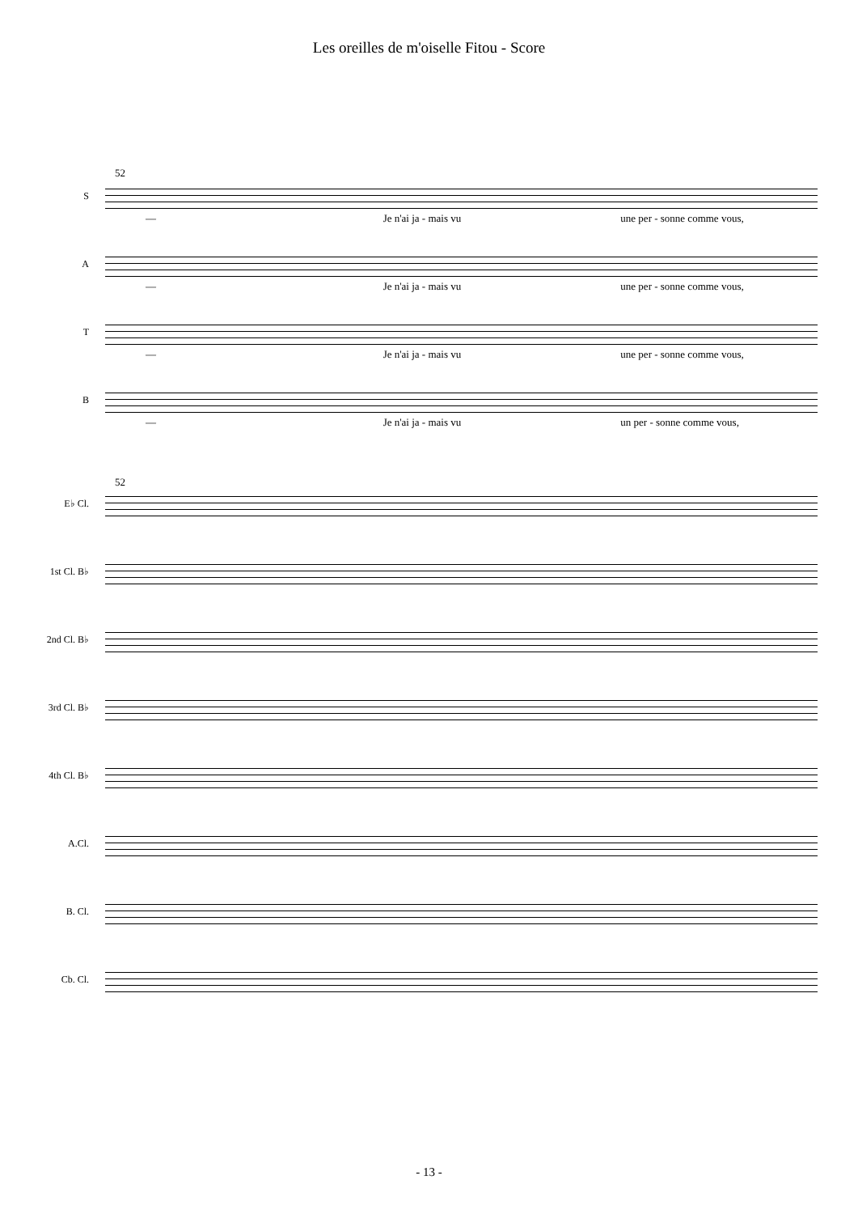Les oreilles de m'oiselle Fitou - Score
52
S
— Je n'ai ja - mais vu une per - sonne comme vous,
A
— Je n'ai ja - mais vu une per - sonne comme vous,
T
— Je n'ai ja - mais vu une per - sonne comme vous,
B
— Je n'ai ja - mais vu un per - sonne comme vous,
52
E♭ Cl.
1st Cl. B♭
2nd Cl. B♭
3rd Cl. B♭
4th Cl. B♭
A.Cl.
B. Cl.
Cb. Cl.
- 13 -